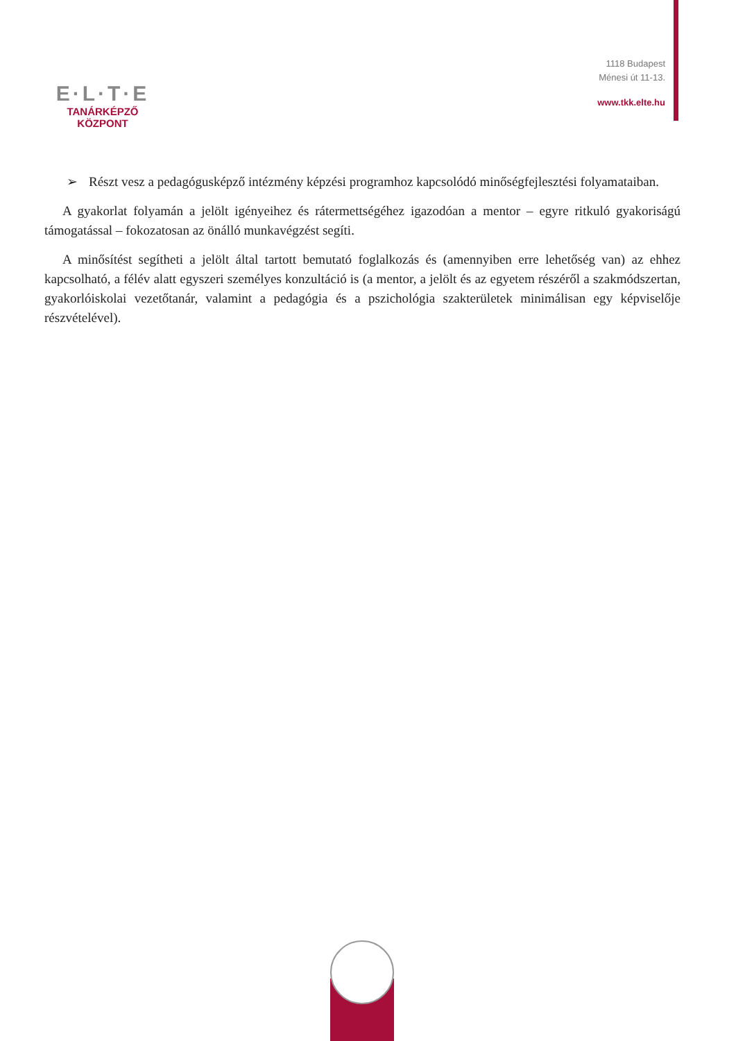E·L·T·E
TANÁRKÉPZŐ KÖZPONT
1118 Budapest
Ménesi út 11-13.
www.tkk.elte.hu
➢ Részt vesz a pedagógusképző intézmény képzési programhoz kapcsolódó minőségfejlesztési folyamataiban.
A gyakorlat folyamán a jelölt igényeihez és rátermettségéhez igazodóan a mentor – egyre ritkuló gyakoriságú támogatással – fokozatosan az önálló munkavégzést segíti.
A minősítést segítheti a jelölt által tartott bemutató foglalkozás és (amennyiben erre lehetőség van) az ehhez kapcsolható, a félév alatt egyszeri személyes konzultáció is (a mentor, a jelölt és az egyetem részéről a szakmódszertan, gyakorlóiskolai vezetőtanár, valamint a pedagógia és a pszichológia szakterületek minimálisan egy képviselője részvételével).